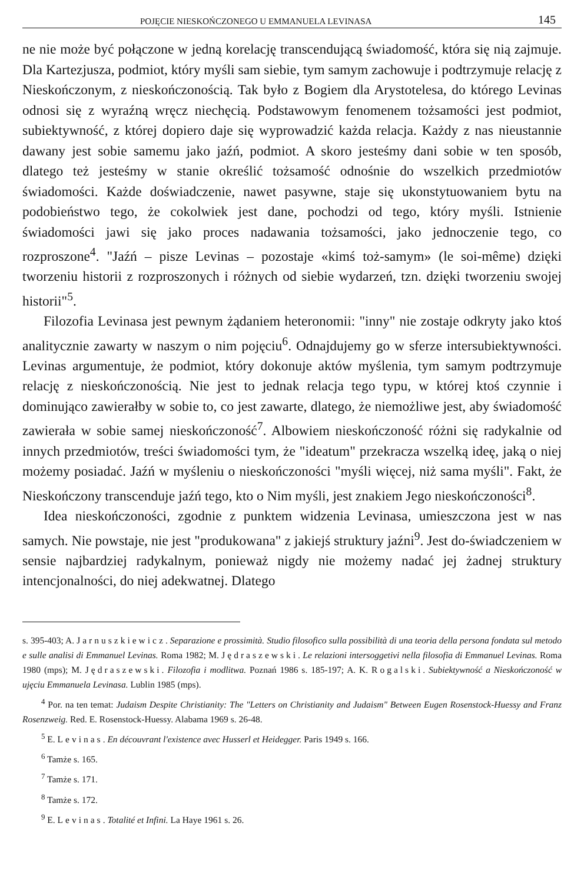POJĘCIE NIESKOŃCZONEGO U EMMANUELA LEVINASA 145
ne nie może być połączone w jedną korelację transcendującą świadomość, która się nią zajmuje. Dla Kartezjusza, podmiot, który myśli sam siebie, tym samym zachowuje i podtrzymuje relację z Nieskończonym, z nieskończonością. Tak było z Bogiem dla Arystotelesa, do którego Levinas odnosi się z wyraźną wręcz niechęcią. Podstawowym fenomenem tożsamości jest podmiot, subiektywność, z której dopiero daje się wyprowadzić każda relacja. Każdy z nas nieustannie dawany jest sobie samemu jako jaźń, podmiot. A skoro jesteśmy dani sobie w ten sposób, dlatego też jesteśmy w stanie określić tożsamość odnośnie do wszelkich przedmiotów świadomości. Każde doświadczenie, nawet pasywne, staje się ukonstytuowaniem bytu na podobieństwo tego, że cokolwiek jest dane, pochodzi od tego, który myśli. Istnienie świadomości jawi się jako proces nadawania tożsamości, jako jednoczenie tego, co rozproszone<sup>4</sup>. "Jaźń – pisze Levinas – pozostaje «kimś toż-samym» (le soi-même) dzięki tworzeniu historii z rozproszonych i różnych od siebie wydarzeń, tzn. dzięki tworzeniu swojej historii"<sup>5</sup>.
Filozofia Levinasa jest pewnym żądaniem heteronomii: "inny" nie zostaje odkryty jako ktoś analitycznie zawarty w naszym o nim pojęciu<sup>6</sup>. Odnajdujemy go w sferze intersubiektywności. Levinas argumentuje, że podmiot, który dokonuje aktów myślenia, tym samym podtrzymuje relację z nieskończonością. Nie jest to jednak relacja tego typu, w której ktoś czynnie i dominująco zawierałby w sobie to, co jest zawarte, dlatego, że niemożliwe jest, aby świadomość zawierała w sobie samej nieskończoność<sup>7</sup>. Albowiem nieskończoność różni się radykalnie od innych przedmiotów, treści świadomości tym, że "ideatum" przekracza wszelką ideę, jaką o niej możemy posiadać. Jaźń w myśleniu o nieskończoności "myśli więcej, niż sama myśli". Fakt, że Nieskończony transcenduje jaźń tego, kto o Nim myśli, jest znakiem Jego nieskończoności<sup>8</sup>.
Idea nieskończoności, zgodnie z punktem widzenia Levinasa, umieszczona jest w nas samych. Nie powstaje, nie jest "produkowana" z jakiejś struktury jaźni<sup>9</sup>. Jest do-świadczeniem w sensie najbardziej radykalnym, ponieważ nigdy nie możemy nadać jej żadnej struktury intencjonalności, do niej adekwatnej. Dlatego
s. 395-403; A. Jarnuszkiewicz. Separazione e prossimità. Studio filosofico sulla possibilità di una teoria della persona fondata sul metodo e sulle analisi di Emmanuel Levinas. Roma 1982; M. Jędraszewski. Le relazioni intersoggetivi nella filosofia di Emmanuel Levinas. Roma 1980 (mps); M. Jędraszewski. Filozofia i modlitwa. Poznań 1986 s. 185-197; A. K. Rogalski. Subiektywność a Nieskończoność w ujęciu Emmanuela Levinasa. Lublin 1985 (mps).
<sup>4</sup> Por. na ten temat: Judaism Despite Christianity: The "Letters on Christianity and Judaism" Between Eugen Rosenstock-Huessy and Franz Rosenzweig. Red. E. Rosenstock-Huessy. Alabama 1969 s. 26-48.
<sup>5</sup> E. Levinas. En découvrant l'existence avec Husserl et Heidegger. Paris 1949 s. 166.
<sup>6</sup> Tamże s. 165.
<sup>7</sup> Tamże s. 171.
<sup>8</sup> Tamże s. 172.
<sup>9</sup> E. Levinas. Totalité et Infini. La Haye 1961 s. 26.